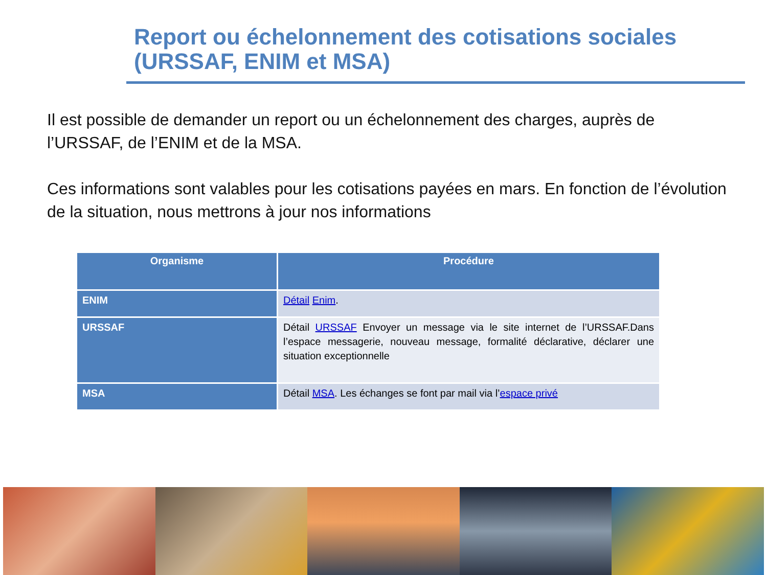Report ou échelonnement des cotisations sociales
(URSSAF, ENIM et MSA)
Il est possible de demander un report ou un échelonnement des charges, auprès de l’URSSAF, de l’ENIM et de la MSA.
Ces informations sont valables pour les cotisations payées en mars. En fonction de l’évolution de la situation, nous mettrons à jour nos informations
| Organisme | Procédure |
| --- | --- |
| ENIM | Détail Enim . |
| URSSAF | Détail URSSAF Envoyer un message via le site internet de l’URSSAF.Dans l’espace messagerie, nouveau message, formalité déclarative, déclarer une situation exceptionnelle |
| MSA | Détail MSA . Les échanges se font par mail via l’ espace privé |